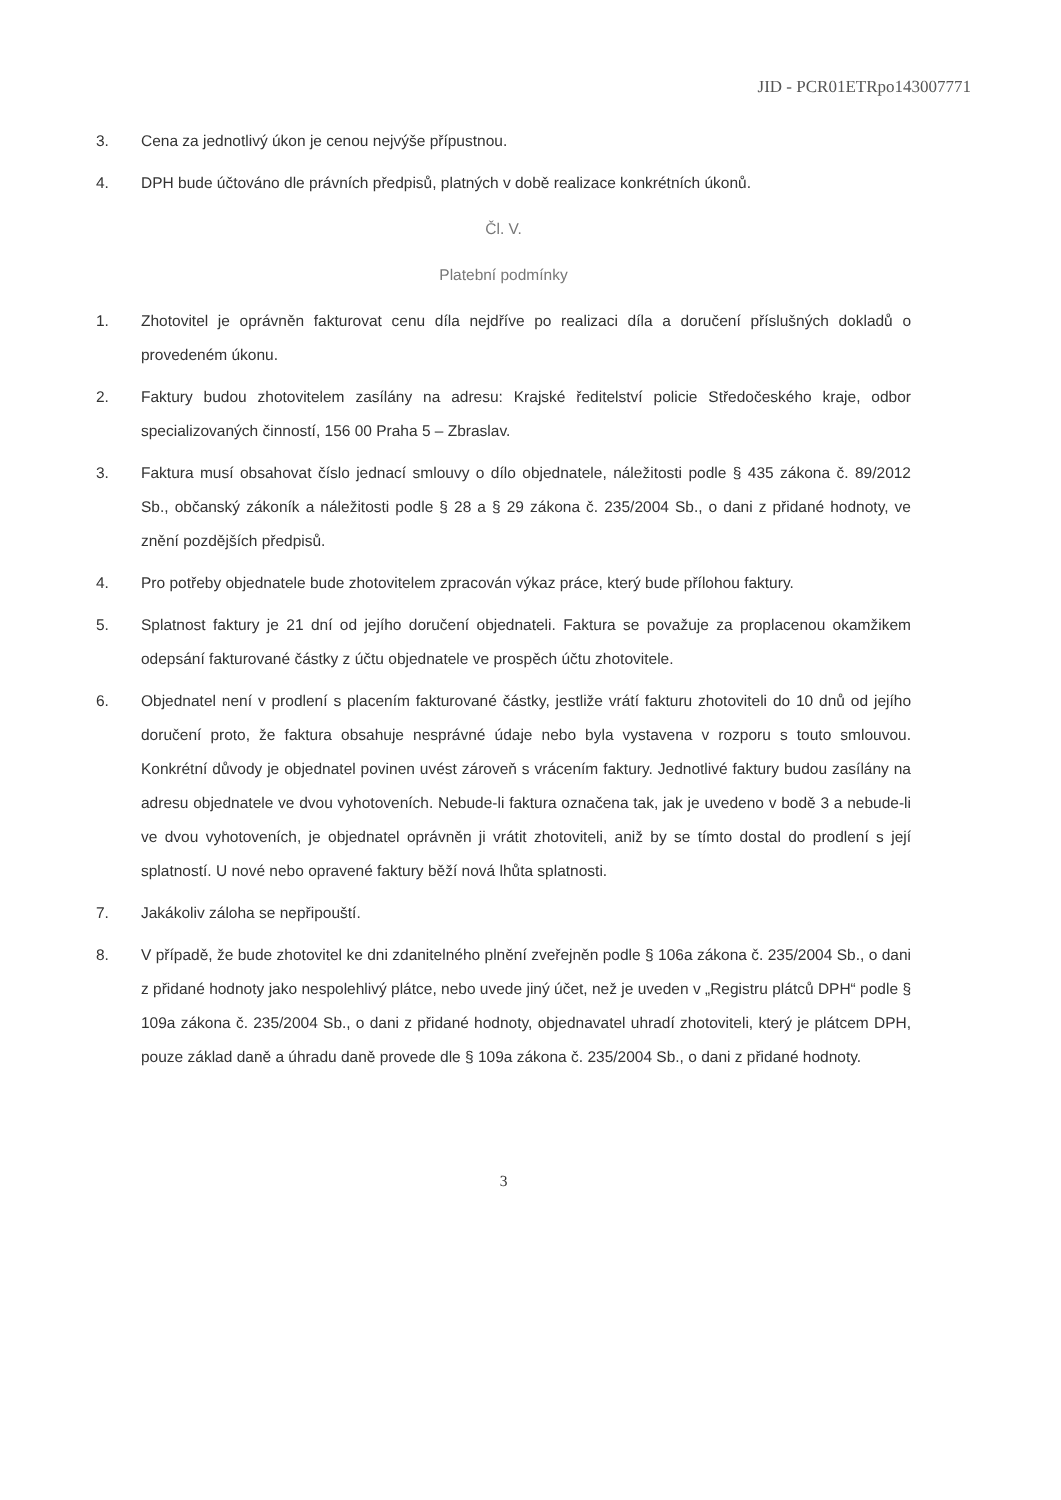JID - PCR01ETRpo143007771
3. Cena za jednotlivý úkon je cenou nejvýše přípustnou.
4. DPH bude účtováno dle právních předpisů, platných v době realizace konkrétních úkonů.
Čl. V.
Platební podmínky
1. Zhotovitel je oprávněn fakturovat cenu díla nejdříve po realizaci díla a doručení příslušných dokladů o provedeném úkonu.
2. Faktury budou zhotovitelem zasílány na adresu: Krajské ředitelství policie Středočeského kraje, odbor specializovaných činností, 156 00 Praha 5 – Zbraslav.
3. Faktura musí obsahovat číslo jednací smlouvy o dílo objednatele, náležitosti podle § 435 zákona č. 89/2012 Sb., občanský zákoník a náležitosti podle § 28 a § 29 zákona č. 235/2004 Sb., o dani z přidané hodnoty, ve znění pozdějších předpisů.
4. Pro potřeby objednatele bude zhotovitelem zpracován výkaz práce, který bude přílohou faktury.
5. Splatnost faktury je 21 dní od jejího doručení objednateli. Faktura se považuje za proplacenou okamžikem odepsání fakturované částky z účtu objednatele ve prospěch účtu zhotovitele.
6. Objednatel není v prodlení s placením fakturované částky, jestliže vrátí fakturu zhotoviteli do 10 dnů od jejího doručení proto, že faktura obsahuje nesprávné údaje nebo byla vystavena v rozporu s touto smlouvou. Konkrétní důvody je objednatel povinen uvést zároveň s vrácením faktury. Jednotlivé faktury budou zasílány na adresu objednatele ve dvou vyhotoveních. Nebude-li faktura označena tak, jak je uvedeno v bodě 3 a nebude-li ve dvou vyhotoveních, je objednatel oprávněn ji vrátit zhotoviteli, aniž by se tímto dostal do prodlení s její splatností. U nové nebo opravené faktury běží nová lhůta splatnosti.
7. Jakákoliv záloha se nepřipouští.
8. V případě, že bude zhotovitel ke dni zdanitelného plnění zveřejněn podle § 106a zákona č. 235/2004 Sb., o dani z přidané hodnoty jako nespolehlivý plátce, nebo uvede jiný účet, než je uveden v „Registru plátců DPH“ podle § 109a zákona č. 235/2004 Sb., o dani z přidané hodnoty, objednavatel uhradí zhotoviteli, který je plátcem DPH, pouze základ daně a úhradu daně provede dle § 109a zákona č. 235/2004 Sb., o dani z přidané hodnoty.
3